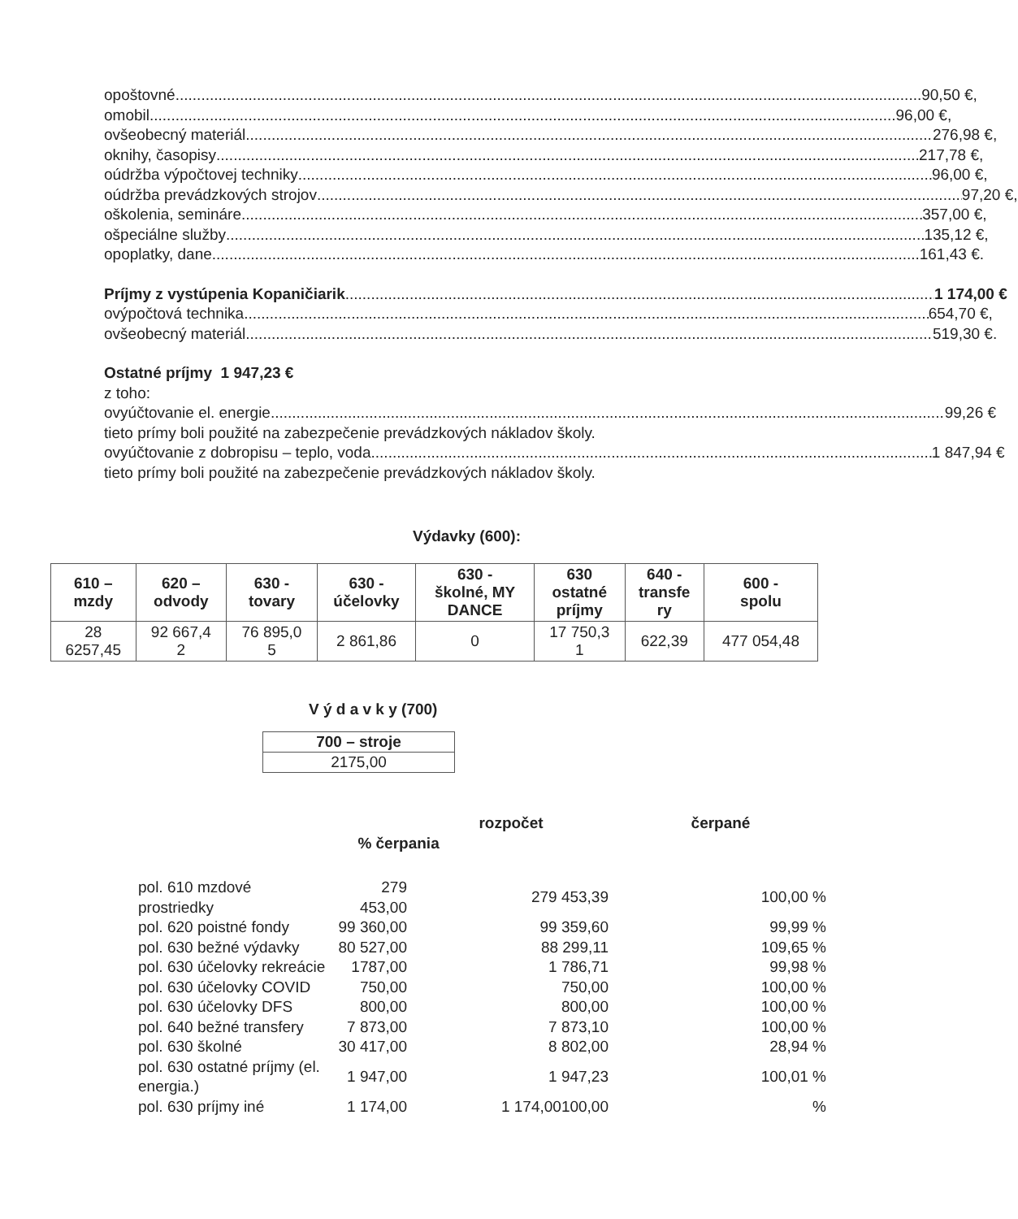o poštovné 90,50 €,
o mobil 96,00 €,
o všeobecný materiál 276,98 €,
o knihy, časopisy 217,78 €,
o údržba výpočtovej techniky 96,00 €,
o údržba prevádzkových strojov 97,20 €,
o školenia, semináre 357,00 €,
o špeciálne služby 135,12 €,
o poplatky, dane 161,43 €.
Príjmy z vystúpenia Kopaničiarik 1 174,00 €
o výpočtová technika 654,70 €,
o všeobecný materiál 519,30 €.
Ostatné príjmy 1 947,23 €
z toho:
o vyúčtovanie el. energie 99,26 €
tieto prímy boli použité na zabezpečenie prevádzkových nákladov školy.
o vyúčtovanie z dobropisu – teplo, voda 1 847,94 €
tieto prímy boli použité na zabezpečenie prevádzkových nákladov školy.
Výdavky (600):
| 610 – mzdy | 620 – odvody | 630 - tovary | 630 - účelovky | 630 - školné, MY DANCE | 630 ostatné príjmy | 640 - transfe ry | 600 - spolu |
| --- | --- | --- | --- | --- | --- | --- | --- |
| 28 6257,45 | 92 667,4 2 | 76 895,0 5 | 2 861,86 | 0 | 17 750,3 1 | 622,39 | 477 054,48 |
V ý d a v k y (700)
| 700 – stroje |
| --- |
| 2175,00 |
| | | rozpočet | čerpané |
| | % čerpania | | |
| pol. 610 mzdové prostriedky | 279 453,00 | 279 453,39 | 100,00 % |
| pol. 620 poistné fondy | 99 360,00 | 99 359,60 | 99,99 % |
| pol. 630 bežné výdavky | 80 527,00 | 88 299,11 | 109,65 % |
| pol. 630 účelovky rekreácie | 1787,00 | 1 786,71 | 99,98 % |
| pol. 630 účelovky COVID | 750,00 | 750,00 | 100,00 % |
| pol. 630 účelovky DFS | 800,00 | 800,00 | 100,00 % |
| pol. 640 bežné transfery | 7 873,00 | 7 873,10 | 100,00 % |
| pol. 630 školné | 30 417,00 | 8 802,00 | 28,94 % |
| pol. 630 ostatné príjmy (el. energia.) | 1 947,00 | 1 947,23 | 100,01 % |
| pol. 630 príjmy iné | 1 174,00 | 1 174,00100,00 | % |